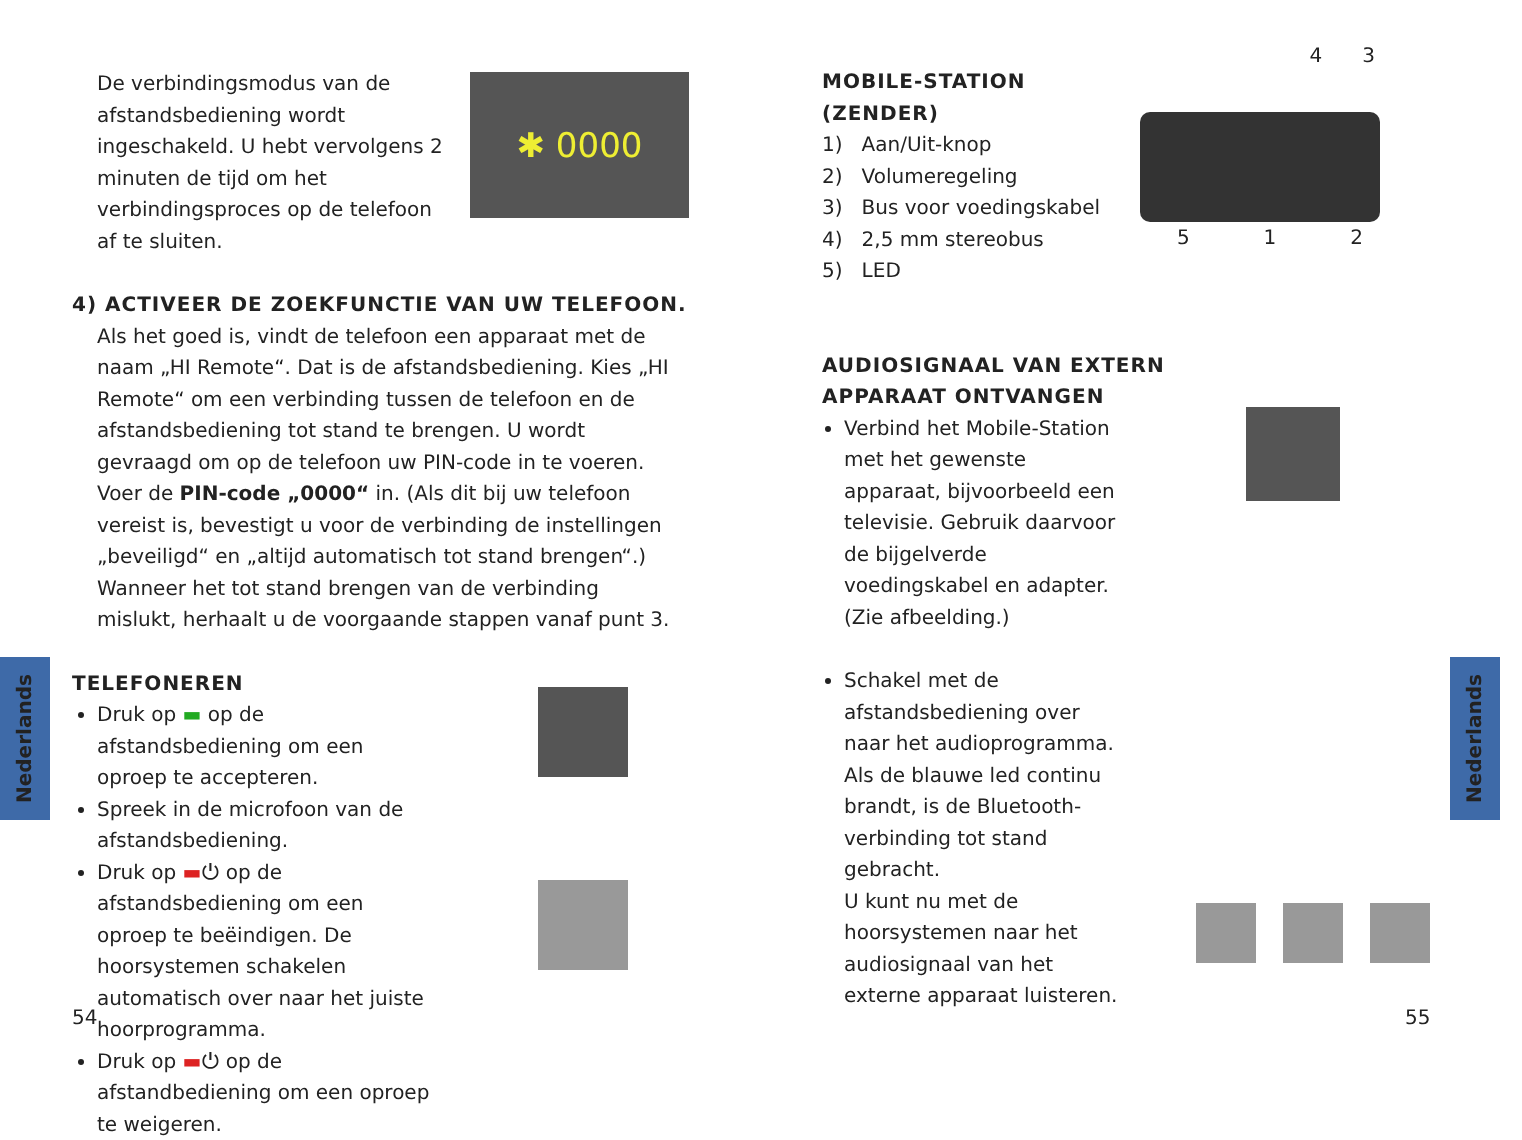De verbindingsmodus van de afstandsbediening wordt ingeschakeld. U hebt vervolgens 2 minuten de tijd om het verbindingsproces op de telefoon af te sluiten.
4) ACTIVEER DE ZOEKFUNCTIE VAN UW TELEFOON.
Als het goed is, vindt de telefoon een apparaat met de naam „HI Remote“. Dat is de afstandsbediening. Kies „HI Remote“ om een verbinding tussen de telefoon en de afstandsbediening tot stand te brengen. U wordt gevraagd om op de telefoon uw PIN-code in te voeren. Voer de PIN-code „0000“ in. (Als dit bij uw telefoon vereist is, bevestigt u voor de verbinding de instellingen „beveiligd“ en „altijd automatisch tot stand brengen“.) Wanneer het tot stand brengen van de verbinding mislukt, herhaalt u de voorgaande stappen vanaf punt 3.
TELEFONEREN
Druk op ▬ op de afstandsbediening om een oproep te accepteren.
Spreek in de microfoon van de afstandsbediening.
Druk op ▬⏻ op de afstandsbediening om een oproep te beëindigen. De hoorsystemen schakelen automatisch over naar het juiste hoorprogramma.
Druk op ▬⏻ op de afstandbediening om een oproep te weigeren.
✱ 0000
MOBILE-STATION
(ZENDER)
1) Aan/Uit-knop
2) Volumeregeling
3) Bus voor voedingskabel
4) 2,5 mm stereobus
5) LED
AUDIOSIGNAAL VAN EXTERN
APPARAAT ONTVANGEN
Verbind het Mobile-Station met het gewenste apparaat, bijvoorbeeld een televisie. Gebruik daarvoor de bijgelverde voedingskabel en adapter. (Zie afbeelding.)
Schakel met de afstandsbediening over naar het audioprogramma.
Als de blauwe led continu brandt, is de Bluetooth-verbinding tot stand gebracht.
U kunt nu met de hoorsystemen naar het audiosignaal van het externe apparaat luisteren.
4 3
5 1 2
Nederlands
Nederlands
54 55